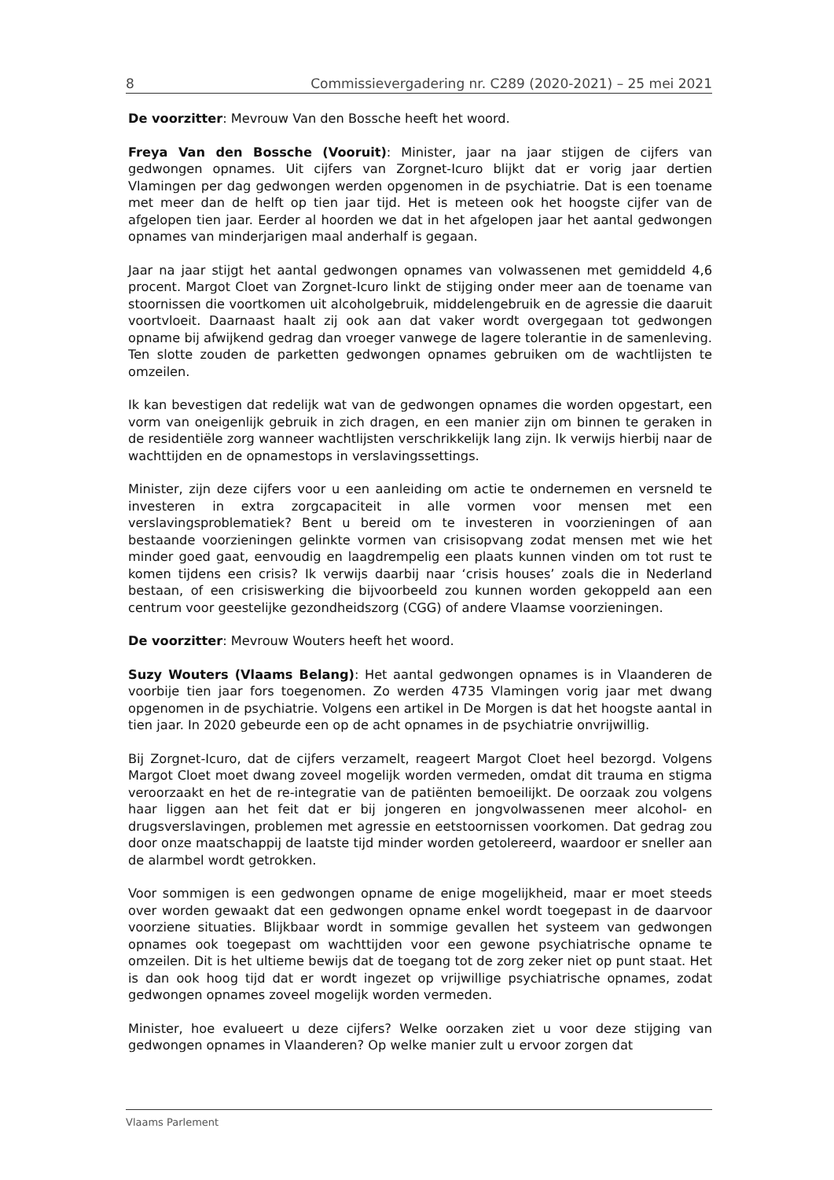8 Commissievergadering nr. C289 (2020-2021) – 25 mei 2021
De voorzitter: Mevrouw Van den Bossche heeft het woord.
Freya Van den Bossche (Vooruit): Minister, jaar na jaar stijgen de cijfers van gedwongen opnames. Uit cijfers van Zorgnet-Icuro blijkt dat er vorig jaar dertien Vlamingen per dag gedwongen werden opgenomen in de psychiatrie. Dat is een toename met meer dan de helft op tien jaar tijd. Het is meteen ook het hoogste cijfer van de afgelopen tien jaar. Eerder al hoorden we dat in het afgelopen jaar het aantal gedwongen opnames van minderjarigen maal anderhalf is gegaan.
Jaar na jaar stijgt het aantal gedwongen opnames van volwassenen met gemiddeld 4,6 procent. Margot Cloet van Zorgnet-Icuro linkt de stijging onder meer aan de toename van stoornissen die voortkomen uit alcoholgebruik, middelengebruik en de agressie die daaruit voortvloeit. Daarnaast haalt zij ook aan dat vaker wordt overgegaan tot gedwongen opname bij afwijkend gedrag dan vroeger vanwege de lagere tolerantie in de samenleving. Ten slotte zouden de parketten gedwongen opnames gebruiken om de wachtlijsten te omzeilen.
Ik kan bevestigen dat redelijk wat van de gedwongen opnames die worden opgestart, een vorm van oneigenlijk gebruik in zich dragen, en een manier zijn om binnen te geraken in de residentiële zorg wanneer wachtlijsten verschrikkelijk lang zijn. Ik verwijs hierbij naar de wachttijden en de opnamestops in verslavingssettings.
Minister, zijn deze cijfers voor u een aanleiding om actie te ondernemen en versneld te investeren in extra zorgcapaciteit in alle vormen voor mensen met een verslavingsproblematiek? Bent u bereid om te investeren in voorzieningen of aan bestaande voorzieningen gelinkte vormen van crisisopvang zodat mensen met wie het minder goed gaat, eenvoudig en laagdrempelig een plaats kunnen vinden om tot rust te komen tijdens een crisis? Ik verwijs daarbij naar ‘crisis houses’ zoals die in Nederland bestaan, of een crisiswerking die bijvoorbeeld zou kunnen worden gekoppeld aan een centrum voor geestelijke gezondheidszorg (CGG) of andere Vlaamse voorzieningen.
De voorzitter: Mevrouw Wouters heeft het woord.
Suzy Wouters (Vlaams Belang): Het aantal gedwongen opnames is in Vlaanderen de voorbije tien jaar fors toegenomen. Zo werden 4735 Vlamingen vorig jaar met dwang opgenomen in de psychiatrie. Volgens een artikel in De Morgen is dat het hoogste aantal in tien jaar. In 2020 gebeurde een op de acht opnames in de psychiatrie onvrijwillig.
Bij Zorgnet-Icuro, dat de cijfers verzamelt, reageert Margot Cloet heel bezorgd. Volgens Margot Cloet moet dwang zoveel mogelijk worden vermeden, omdat dit trauma en stigma veroorzaakt en het de re-integratie van de patiënten bemoeilijkt. De oorzaak zou volgens haar liggen aan het feit dat er bij jongeren en jongvolwassenen meer alcohol- en drugsverslavingen, problemen met agressie en eetstoornissen voorkomen. Dat gedrag zou door onze maatschappij de laatste tijd minder worden getolereerd, waardoor er sneller aan de alarmbel wordt getrokken.
Voor sommigen is een gedwongen opname de enige mogelijkheid, maar er moet steeds over worden gewaakt dat een gedwongen opname enkel wordt toegepast in de daarvoor voorziene situaties. Blijkbaar wordt in sommige gevallen het systeem van gedwongen opnames ook toegepast om wachttijden voor een gewone psychiatrische opname te omzeilen. Dit is het ultieme bewijs dat de toegang tot de zorg zeker niet op punt staat. Het is dan ook hoog tijd dat er wordt ingezet op vrijwillige psychiatrische opnames, zodat gedwongen opnames zoveel mogelijk worden vermeden.
Minister, hoe evalueert u deze cijfers? Welke oorzaken ziet u voor deze stijging van gedwongen opnames in Vlaanderen? Op welke manier zult u ervoor zorgen dat
Vlaams Parlement